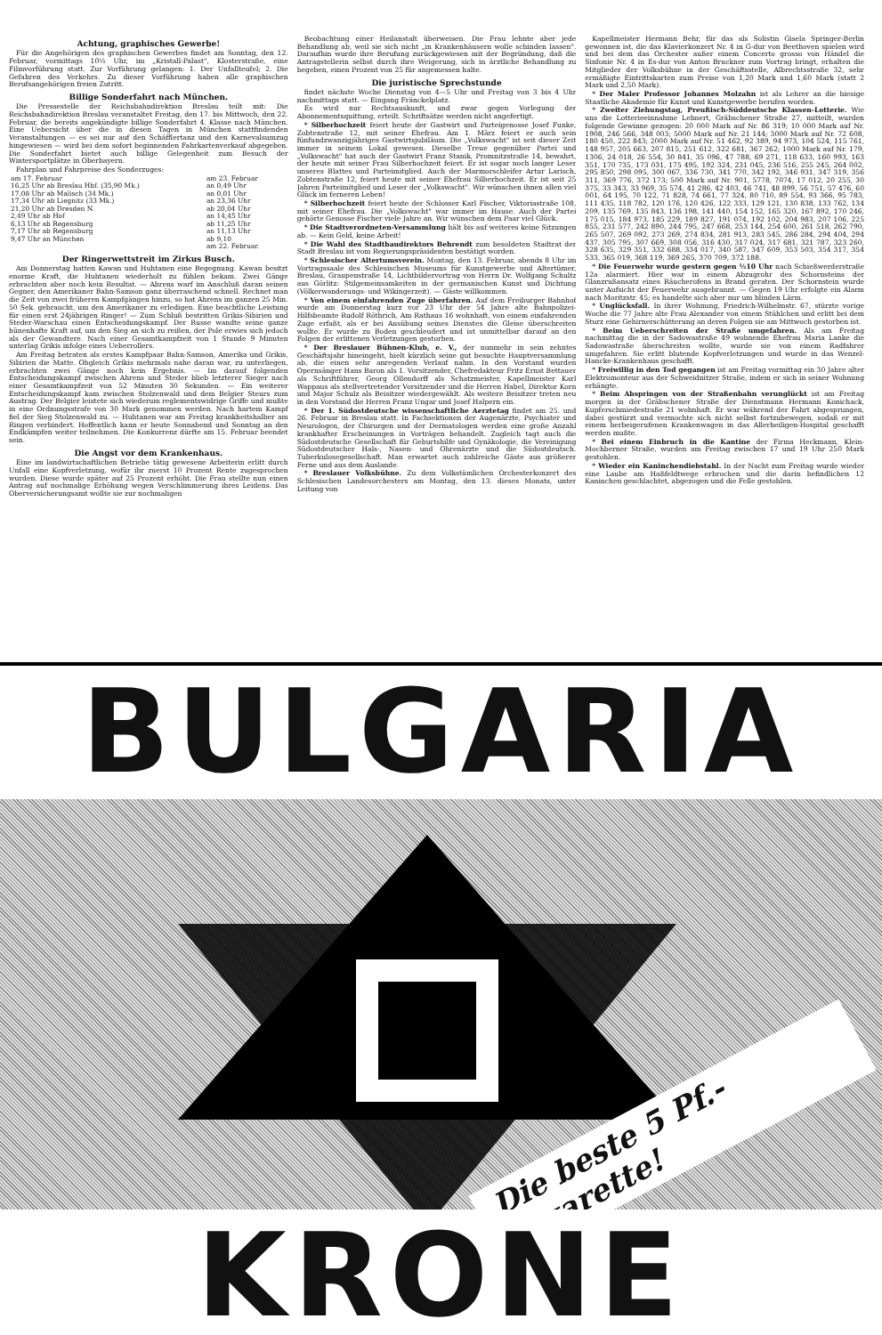Achtung, graphisches Gewerbe!
Für die Angehörigen des graphischen Gewerbes findet am Sonntag, den 12. Februar, vormittags 10½ Uhr, im „Kristall-Palast", Klosterstraße, eine Filmvorführung statt. Zur Vorführung gelangen: 1. Der Unfallteufel; 2. Die Gefahren des Verkehrs. Zu dieser Vorführung haben alle graphischen Berufsangehörigen freien Zutritt.
Billige Sonderfahrt nach München.
Die Pressestelle der Reichsbahndirektion Breslau teilt mit: Die Reichsbahndirektion Breslau veranstaltet Freitag, den 17. bis Mittwoch, den 22. Februar, die bereits angekündigte billige Sonderfahrt 4. Klasse nach München. Eine Uebersicht über die in diesen Tagen in München stattfindenden Veranstaltungen — es sei nur auf den Schäfflertanz und den Karnevalsumzug hingewiesen — wird bei dem sofort beginnenden Fahrkartenverkauf abgegeben. Die Sonderfahrt bietet auch billige Gelegenheit zum Besuch der Wintersportplätze in Oberbayern.
Fahrplan und Fahrpreise des Sonderzuges:
| am 17. Februar | am 23. Februar |
| 16,25 Uhr ab Breslau Hbf. (35,90 Mk.) | an 0,49 Uhr |
| 17,08 Uhr ab Malisch (34 Mk.) | an 0,01 Uhr |
| 17,34 Uhr ab Liegnitz (33 Mk.) | an 23,36 Uhr |
| 21,20 Uhr ab Dresden N. | ab 20,04 Uhr |
| 2,49 Uhr ab Hof | an 14,45 Uhr |
| 6,13 Uhr ab Regensburg | ab 11,25 Uhr |
| 7,17 Uhr ab Regensburg | an 11,13 Uhr |
| 9,47 Uhr an München | ab 9,10 |
| | am 22. Februar. |
Der Ringerwettstreit im Zirkus Busch.
Am Donnerstag hatten Kawan und Huhtanen eine Begegnung. Kawan besitzt enorme Kraft, die Huhtanen wiederholt zu fühlen bekam. Zwei Gänge erbrachten aber noch kein Resultat. — Ahrens warf im Anschluß daran seinen Gegner, den Amerikaner Bahn-Samson ganz überraschend schnell. Rechnet man die Zeit von zwei früheren Kampfgängen hinzu, so hat Ahrens im ganzen 25 Min. 50 Sek. gebraucht, um den Amerikaner zu erledigen. Eine beachtliche Leistung für einen erst 24jährigen Ringer! — Zum Schluß bestritten Grikis-Sibirien und Steder-Warschau einen Entscheidungskampf. Der Russe wandte seine ganze hünenhafte Kraft auf, um den Sieg an sich zu reißen, der Pole erwies sich jedoch als der Gewandtere. Nach einer Gesamtkampfzeit von 1 Stunde 9 Minuten unterlag Grikis infolge eines Ueberrollers.
Am Freitag betraten als erstes Kampfpaar Bahn-Samson, Amerika und Grikis, Sibirien die Matte. Obgleich Grikis mehrmals nahe daran war, zu unterliegen, erbrachten zwei Gänge noch kein Ergebnis. — Im darauf folgenden Entscheidungskampf zwischen Ahrens und Steder blieb letzterer Sieger nach einer Gesamtkampfzeit von 52 Minuten 30 Sekunden. — Ein weiterer Entscheidungskampf kam zwischen Stolzenwald und dem Belgier Steurs zum Austrag. Der Belgier leistete sich wiederum reglementswidrige Griffe und mußte in eine Ordnungsstrafe von 30 Mark genommen werden. Nach hartem Kampf fiel der Sieg Stolzenwald zu. — Huhtanen war am Freitag krankheitshalber am Ringen verhindert. Hoffentlich kann er heute Sonnabend und Sonntag an den Endkämpfen weiter teilnehmen. Die Konkurrenz dürfte am 15. Februar beendet sein.
Die Angst vor dem Krankenhaus.
Eine im landwirtschaftlichen Betriebe tätig gewesene Arbeiterin erlitt durch Unfall eine Kopfverletzung, wofür ihr zuerst 10 Prozent Rente zugesprochen wurden. Diese wurde später auf 25 Prozent erhöht. Die Frau stellte nun einen Antrag auf nochmalige Erhöhung wegen Verschlimmerung ihres Leidens. Das Oberversicherungsamt wollte sie zur nochmaligen
Beobachtung einer Heilanstalt überweisen. Die Frau lehnte aber jede Behandlung ab, weil sie sich nicht „in Krankenhäusern wolle schinden lassen". Daraufhin wurde ihre Berufung zurückgewiesen mit der Begründung, daß die Antragstellerin selbst durch ihre Weigerung, sich in ärztliche Behandlung zu begeben, einen Prozent von 25 für angemessen halte.
Die juristische Sprechstunde
findet nächste Woche Dienstag von 4—5 Uhr und Freitag von 3 bis 4 Uhr nachmittags statt. — Eingang Fränckelplatz.
Es wird nur Rechtsauskunft, und zwar gegen Vorlegung der Abonnementsquittung, erteilt. Schriftsätze werden nicht angefertigt.
* Silberhochzeit feiert heute der Gastwirt und Parteigenosse Josef Funke, Zobtenstraße 12, mit seiner Ehefrau. Am 1. März feiert er auch sein fünfundzwanzigjähriges Gastwirtsjubiläum. Die „Volkswacht" ist seit dieser Zeit immer in seinem Lokal gewesen. Dieselbe Treue gegenüber Partei und „Volkswacht" hat auch der Gastwirt Franz Stanik, Promnitzstraße 14, bewahrt, der heute mit seiner Frau Silberhochzeit feiert. Er ist sogar noch langer Leser unseres Blattes und Parteimitglied. Auch der Marmorschleifer Artur Larisch, Zobtenstraße 12, feiert heute mit seiner Ehefrau Silberhochzeit. Er ist seit 25 Jahren Parteimitglied und Leser der „Volkswacht". Wir wünschen ihnen allen viel Glück im ferneren Leben!
* Silberhochzeit feiert heute der Schlosser Karl Fischer, Viktoriastraße 108, mit seiner Ehefrau. Die „Volkswacht" war immer im Hause. Auch der Partei gehörte Genosse Fischer viele Jahre an. Wir wünschen dem Paar viel Glück.
* Die Stadtverordneten-Versammlung hält bis auf weiteres keine Sitzungen ab. — Kein Geld, keine Arbeit!
* Die Wahl des Stadtbaudirektors Behrendt zum besoldeten Stadtrat der Stadt Breslau ist vom Regierungspräsidenten bestätigt worden.
* Schlesischer Altertumsverein. Montag, den 13. Februar, abends 8 Uhr im Vortragssaale des Schlesischen Museums für Kunstgewerbe und Altertümer, Breslau, Graupenstraße 14, Lichtbildervortrag von Herrn Dr. Wolfgang Schultz aus Görlitz: Stilgemeinsamkeiten in der germanischen Kunst und Dichtung (Völkerwanderungs- und Wikingerzeit). — Gäste willkommen.
* Von einem einfahrenden Zuge überfahren. Auf dem Freiburger Bahnhof wurde am Donnerstag kurz vor 23 Uhr der 54 Jahre alte Bahnpolizei-Hilfsbeamte Rudolf Röthrich, Am Rathaus 16 wohnhaft, von einem einfahrenden Zuge erfaßt, als er bei Ausübung seines Dienstes die Gleise überschreiten wollte. Er wurde zu Boden geschleudert und ist unmittelbar darauf an den Folgen der erlittenen Verletzungen gestorben.
* Der Breslauer Bühnen-Klub, e. V., der nunmehr in sein zehntes Geschäftsjahr hineingeht, hielt kürzlich seine gut besuchte Hauptversammlung ab, die einen sehr anregenden Verlauf nahm. In den Vorstand wurden Opernsänger Hans Baron als 1. Vorsitzender, Chefredakteur Fritz Ernst Bettauer als Schriftführer, Georg Ollendorff als Schatzmeister, Kapellmeister Karl Wappaus als stellvertretender Vorsitzender und die Herren Habel, Direktor Korn und Major Schulz als Beisitzer wiedergewählt. Als weitere Beisitzer treten neu in den Vorstand die Herren Franz Ungar und Josef Halpern ein.
* Der 1. Südostdeutsche wissenschaftliche Aerztetag findet am 25. und 26. Februar in Breslau statt. In Fachsektionen der Augenärzte, Psychiater und Neurologen, der Chirurgen und der Dermatologen werden eine große Anzahl krankhafter Erscheinungen in Vorträgen behandelt. Zugleich tagt auch die Südostdeutsche Gesellschaft für Geburtshilfe und Gynäkologie, die Vereinigung Südostdeutscher Hals-, Nasen- und Ohrenärzte und die Südostdeutsch. Tuberkulosegesellschaft. Man erwartet auch zahlreiche Gäste aus größerer Ferne und aus dem Auslande.
* Breslauer Volksbühne. Zu dem Volkstümlichen Orchesterkonzert des Schlesischen Landesorchesters am Montag, den 13. dieses Monats, unter Leitung von
Kapellmeister Hermann Behr, für das als Solistin Gisela Springer-Berlin gewonnen ist, die das Klavierkonzert Nr. 4 in G-dur von Beethoven spielen wird und bei dem das Orchester außer einem Concerto grosso von Händel die Sinfonie Nr. 4 in Es-dur von Anton Bruckner zum Vortrag bringt, erhalten die Mitglieder der Volksbühne in der Geschäftsstelle, Albrechtsstraße 32, sehr ermäßigte Eintrittskarten zum Preise von 1,20 Mark und 1,60 Mark (statt 2 Mark und 2,50 Mark).
* Der Maler Professor Johannes Molzahn ist als Lehrer an die hiesige Staatliche Akademie für Kunst und Kunstgewerbe berufen worden.
* Zweiter Ziehungstag, Preußisch-Süddeutsche Klassen-Lotterie. Wie uns die Lotterieeinnahme Lehnert, Gräbschener Straße 27, mitteilt, wurden folgende Gewinne gezogen: 20 000 Mark auf Nr. 86 319; 10 000 Mark auf Nr. 1908, 246 566, 348 003; 5000 Mark auf Nr. 21 144; 3000 Mark auf Nr. 72 608, 180 450, 222 843; 2000 Mark auf Nr. 51 462, 92 389, 94 973, 104 524, 115 761, 148 957, 205 663, 207 815, 251 612, 322 681, 367 262; 1000 Mark auf Nr. 179, 1306, 24 018, 26 554, 30 841, 35 096, 47 788, 69 271, 118 633, 160 993, 163 351, 170 735, 173 031, 175 495, 192 324, 231 045, 236 516, 255 245, 264 002, 295 850, 298 095, 300 067, 336 730, 341 770, 342 192, 346 931, 347 319, 356 311, 369 776, 372 173; 500 Mark auf Nr. 901, 5778, 7074, 17 012, 20 255, 30 375, 33 343, 33 969, 35 574, 41 286, 42 403, 46 741, 48 899, 56 751, 57 476, 60 001, 64 195, 70 122, 71 828, 74 661, 77 324, 80 710, 89 554, 93 366, 95 783, 111 435, 118 782, 120 176, 120 426, 122 333, 129 121, 130 838, 133 762, 134 209, 135 769, 135 843, 136 198, 141 440, 154 152, 165 320, 167 892, 170 246, 175 015, 184 973, 185 229, 189 827, 191 074, 192 102, 204 983, 207 106, 225 855, 231 577, 242 890, 244 795, 247 668, 253 144, 254 600, 261 518, 262 790, 265 507, 269 092, 273 269, 274 834, 281 913, 283 545, 286 284, 294 404, 294 437, 305 795, 307 669, 308 056, 316 430, 317 024, 317 681, 321 787, 323 260, 328 635, 329 351, 332 688, 334 017, 340 587, 347 609, 353 503, 354 317, 354 533, 365 019, 368 119, 369 265, 370 709, 372 188.
* Die Feuerwehr wurde gestern gegen ½10 Uhr nach Schießwerderstraße 12a alarmiert. Hier war in einem Abzugrohr des Schornsteins der Glanzrußansatz eines Räucherofens in Brand geraten. Der Schornstein wurde unter Aufsicht der Feuerwehr ausgebrannt. — Gegen 19 Uhr erfolgte ein Alarm nach Moritzstr. 45; es handelte sich aber nur um blinden Lärm.
* Unglücksfall. In ihrer Wohnung, Friedrich-Wilhelmstr. 67, stürzte vorige Woche die 77 Jahre alte Frau Alexander von einem Stühlchen und erlitt bei dem Sturz eine Gehirnerschütterung an deren Folgen sie am Mittwoch gestorben ist.
* Beim Ueberschreiten der Straße umgefahren. Als am Freitag nachmittag die in der Sadowastraße 49 wohnende Ehefrau Maria Lanke die Sadowastraße überschreiten wollte, wurde sie von einem Radfahrer umgefahren. Sie erlitt blutende Kopfverletzungen und wurde in das Wenzel-Hancke-Krankenhaus geschafft.
* Freiwillig in den Tod gegangen ist am Freitag vormittag ein 30 Jahre alter Elektromonteur aus der Schweidnitzer Straße, indem er sich in seiner Wohnung erhängte.
* Beim Abspringen von der Straßenbahn verunglückt ist am Freitag morgen in der Gräbschener Straße der Dienstmann Hermann Konichack, Kupferschmiedestraße 21 wohnhaft. Er war während der Fahrt abgesprungen, dabei gestürzt und vermochte sich nicht selbst fortzubewegen, sodaß er mit einem herbeigerufenen Krankenwagen in das Allerheiligen-Hospital geschafft werden mußte.
* Bei einem Einbruch in die Kantine der Firma Heckmann, Klein-Mochberner Straße, wurden am Freitag zwischen 17 und 19 Uhr 250 Mark gestohlen.
* Wieder ein Kaninchendiebstahl. In der Nacht zum Freitag wurde wieder eine Laube am Haßfeldtwege erbrochen und die darin befindlichen 12 Kaninchen geschlachtet, abgezogen und die Felle gestohlen.
BULGARIA
Die beste 5 Pf.-Zigarette!
KRONE